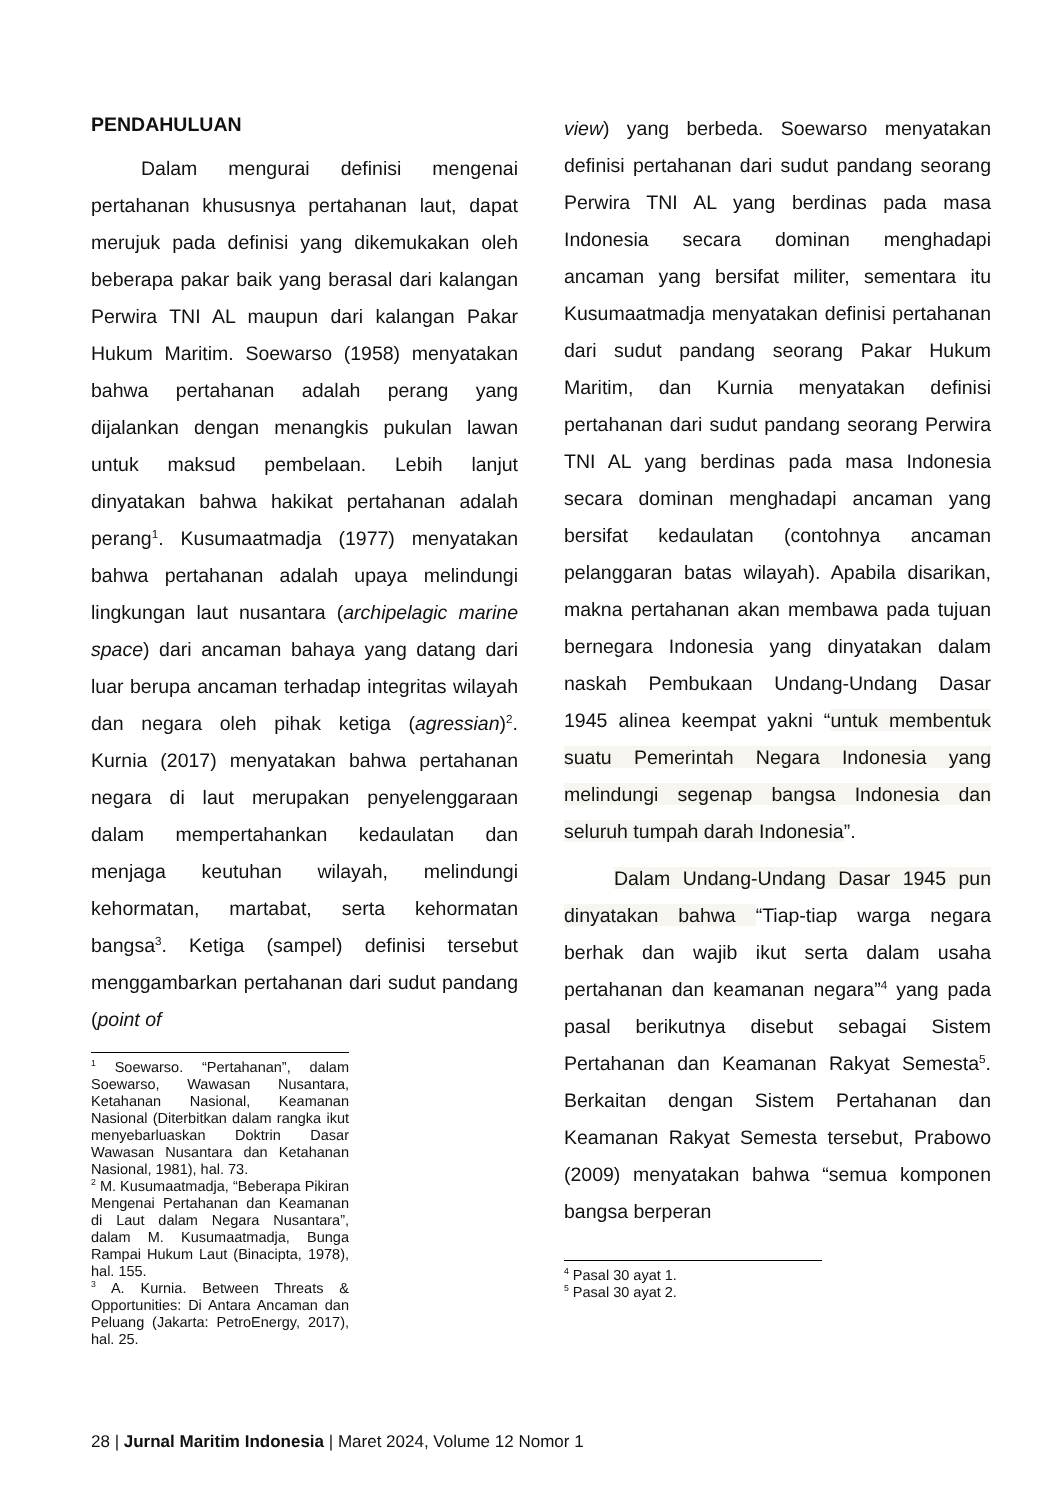PENDAHULUAN
Dalam mengurai definisi mengenai pertahanan khususnya pertahanan laut, dapat merujuk pada definisi yang dikemukakan oleh beberapa pakar baik yang berasal dari kalangan Perwira TNI AL maupun dari kalangan Pakar Hukum Maritim. Soewarso (1958) menyatakan bahwa pertahanan adalah perang yang dijalankan dengan menangkis pukulan lawan untuk maksud pembelaan. Lebih lanjut dinyatakan bahwa hakikat pertahanan adalah perang<sup>1</sup>. Kusumaatmadja (1977) menyatakan bahwa pertahanan adalah upaya melindungi lingkungan laut nusantara (archipelagic marine space) dari ancaman bahaya yang datang dari luar berupa ancaman terhadap integritas wilayah dan negara oleh pihak ketiga (agressian)<sup>2</sup>. Kurnia (2017) menyatakan bahwa pertahanan negara di laut merupakan penyelenggaraan dalam mempertahankan kedaulatan dan menjaga keutuhan wilayah, melindungi kehormatan, martabat, serta kehormatan bangsa<sup>3</sup>. Ketiga (sampel) definisi tersebut menggambarkan pertahanan dari sudut pandang (point of
<sup>1</sup> Soewarso. “Pertahanan”, dalam Soewarso, Wawasan Nusantara, Ketahanan Nasional, Keamanan Nasional (Diterbitkan dalam rangka ikut menyebarluaskan Doktrin Dasar Wawasan Nusantara dan Ketahanan Nasional, 1981), hal. 73.
<sup>2</sup> M. Kusumaatmadja, “Beberapa Pikiran Mengenai Pertahanan dan Keamanan di Laut dalam Negara Nusantara”, dalam M. Kusumaatmadja, Bunga Rampai Hukum Laut (Binacipta, 1978), hal. 155.
<sup>3</sup> A. Kurnia. Between Threats & Opportunities: Di Antara Ancaman dan Peluang (Jakarta: PetroEnergy, 2017), hal. 25.
view) yang berbeda. Soewarso menyatakan definisi pertahanan dari sudut pandang seorang Perwira TNI AL yang berdinas pada masa Indonesia secara dominan menghadapi ancaman yang bersifat militer, sementara itu Kusumaatmadja menyatakan definisi pertahanan dari sudut pandang seorang Pakar Hukum Maritim, dan Kurnia menyatakan definisi pertahanan dari sudut pandang seorang Perwira TNI AL yang berdinas pada masa Indonesia secara dominan menghadapi ancaman yang bersifat kedaulatan (contohnya ancaman pelanggaran batas wilayah). Apabila disarikan, makna pertahanan akan membawa pada tujuan bernegara Indonesia yang dinyatakan dalam naskah Pembukaan Undang-Undang Dasar 1945 alinea keempat yakni “untuk membentuk suatu Pemerintah Negara Indonesia yang melindungi segenap bangsa Indonesia dan seluruh tumpah darah Indonesia”.
Dalam Undang-Undang Dasar 1945 pun dinyatakan bahwa “Tiap-tiap warga negara berhak dan wajib ikut serta dalam usaha pertahanan dan keamanan negara”<sup>4</sup> yang pada pasal berikutnya disebut sebagai Sistem Pertahanan dan Keamanan Rakyat Semesta<sup>5</sup>. Berkaitan dengan Sistem Pertahanan dan Keamanan Rakyat Semesta tersebut, Prabowo (2009) menyatakan bahwa “semua komponen bangsa berperan
<sup>4</sup> Pasal 30 ayat 1.
<sup>5</sup> Pasal 30 ayat 2.
28 | Jurnal Maritim Indonesia | Maret 2024, Volume 12 Nomor 1